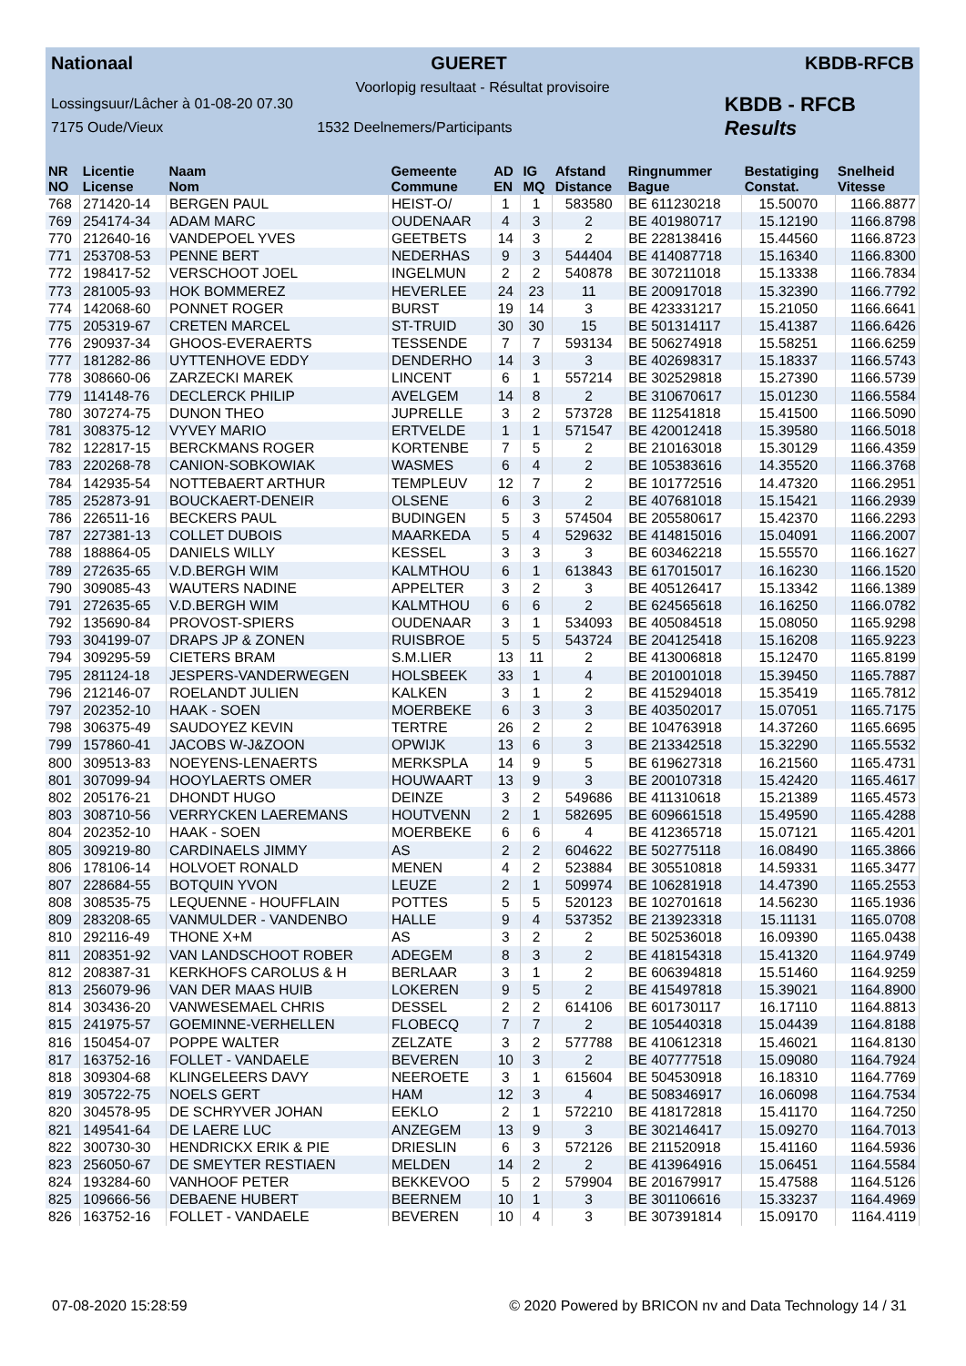Nationaal GUERET KBDB-RFCB
Voorlopig resultaat - Résultat provisoire
Lossingsuur/Lâcher à 01-08-20 07.30
7175 Oude/Vieux 1532 Deelnemers/Participants
KBDB - RFCB
Results
| NR NO | Licentie License | Naam Nom | Gemeente Commune | AD EN | IG MQ | Afstand Distance | Ringnummer Bague | Bestatiging Constat. | Snelheid Vitesse |
| --- | --- | --- | --- | --- | --- | --- | --- | --- | --- |
| 768 | 271420-14 | BERGEN PAUL | HEIST-O/ | 1 | 1 | 583580 | BE 611230218 | 15.50070 | 1166.8877 |
| 769 | 254174-34 | ADAM MARC | OUDENAAR | 4 | 3 | 2 | BE 401980717 | 15.12190 | 1166.8798 |
| 770 | 212640-16 | VANDEPOEL YVES | GEETBETS | 14 | 3 | 2 | BE 228138416 | 15.44560 | 1166.8723 |
| 771 | 253708-53 | PENNE BERT | NEDERHAS | 9 | 3 | 544404 | BE 414087718 | 15.16340 | 1166.8300 |
| 772 | 198417-52 | VERSCHOOT JOEL | INGELMUN | 2 | 2 | 540878 | BE 307211018 | 15.13338 | 1166.7834 |
| 773 | 281005-93 | HOK BOMMEREZ | HEVERLEE | 24 | 23 | 11 | BE 200917018 | 15.32390 | 1166.7792 |
| 774 | 142068-60 | PONNET ROGER | BURST | 19 | 14 | 3 | BE 423331217 | 15.21050 | 1166.6641 |
| 775 | 205319-67 | CRETEN MARCEL | ST-TRUID | 30 | 30 | 15 | BE 501314117 | 15.41387 | 1166.6426 |
| 776 | 290937-34 | GHOOS-EVERAERTS | TESSENDE | 7 | 7 | 593134 | BE 506274918 | 15.58251 | 1166.6259 |
| 777 | 181282-86 | UYTTENHOVE EDDY | DENDERHO | 14 | 3 | 3 | BE 402698317 | 15.18337 | 1166.5743 |
| 778 | 308660-06 | ZARZECKI MAREK | LINCENT | 6 | 1 | 557214 | BE 302529818 | 15.27390 | 1166.5739 |
| 779 | 114148-76 | DECLERCK PHILIP | AVELGEM | 14 | 8 | 2 | BE 310670617 | 15.01230 | 1166.5584 |
| 780 | 307274-75 | DUNON THEO | JUPRELLE | 3 | 2 | 573728 | BE 112541818 | 15.41500 | 1166.5090 |
| 781 | 308375-12 | VYVEY MARIO | ERTVELDE | 1 | 1 | 571547 | BE 420012418 | 15.39580 | 1166.5018 |
| 782 | 122817-15 | BERCKMANS ROGER | KORTENBE | 7 | 5 | 2 | BE 210163018 | 15.30129 | 1166.4359 |
| 783 | 220268-78 | CANION-SOBKOWIAK | WASMES | 6 | 4 | 2 | BE 105383616 | 14.35520 | 1166.3768 |
| 784 | 142935-54 | NOTTEBAERT ARTHUR | TEMPLEUV | 12 | 7 | 2 | BE 101772516 | 14.47320 | 1166.2951 |
| 785 | 252873-91 | BOUCKAERT-DENEIR | OLSENE | 6 | 3 | 2 | BE 407681018 | 15.15421 | 1166.2939 |
| 786 | 226511-16 | BECKERS PAUL | BUDINGEN | 5 | 3 | 574504 | BE 205580617 | 15.42370 | 1166.2293 |
| 787 | 227381-13 | COLLET DUBOIS | MAARKEDA | 5 | 4 | 529632 | BE 414815016 | 15.04091 | 1166.2007 |
| 788 | 188864-05 | DANIELS WILLY | KESSEL | 3 | 3 | 3 | BE 603462218 | 15.55570 | 1166.1627 |
| 789 | 272635-65 | V.D.BERGH WIM | KALMTHOU | 6 | 1 | 613843 | BE 617015017 | 16.16230 | 1166.1520 |
| 790 | 309085-43 | WAUTERS NADINE | APPELTER | 3 | 2 | 3 | BE 405126417 | 15.13342 | 1166.1389 |
| 791 | 272635-65 | V.D.BERGH WIM | KALMTHOU | 6 | 6 | 2 | BE 624565618 | 16.16250 | 1166.0782 |
| 792 | 135690-84 | PROVOST-SPIERS | OUDENAAR | 3 | 1 | 534093 | BE 405084518 | 15.08050 | 1165.9298 |
| 793 | 304199-07 | DRAPS JP & ZONEN | RUISBROE | 5 | 5 | 543724 | BE 204125418 | 15.16208 | 1165.9223 |
| 794 | 309295-59 | CIETERS BRAM | S.M.LIER | 13 | 11 | 2 | BE 413006818 | 15.12470 | 1165.8199 |
| 795 | 281124-18 | JESPERS-VANDERWEGEN | HOLSBEEK | 33 | 1 | 4 | BE 201001018 | 15.39450 | 1165.7887 |
| 796 | 212146-07 | ROELANDT JULIEN | KALKEN | 3 | 1 | 2 | BE 415294018 | 15.35419 | 1165.7812 |
| 797 | 202352-10 | HAAK - SOEN | MOERBEKE | 6 | 3 | 3 | BE 403502017 | 15.07051 | 1165.7175 |
| 798 | 306375-49 | SAUDOYEZ KEVIN | TERTRE | 26 | 2 | 2 | BE 104763918 | 14.37260 | 1165.6695 |
| 799 | 157860-41 | JACOBS W-J&ZOON | OPWIJK | 13 | 6 | 3 | BE 213342518 | 15.32290 | 1165.5532 |
| 800 | 309513-83 | NOEYENS-LENAERTS | MERKSPLA | 14 | 9 | 5 | BE 619627318 | 16.21560 | 1165.4731 |
| 801 | 307099-94 | HOOYLAERTS OMER | HOUWAART | 13 | 9 | 3 | BE 200107318 | 15.42420 | 1165.4617 |
| 802 | 205176-21 | DHONDT HUGO | DEINZE | 3 | 2 | 549686 | BE 411310618 | 15.21389 | 1165.4573 |
| 803 | 308710-56 | VERRYCKEN LAEREMANS | HOUTVENN | 2 | 1 | 582695 | BE 609661518 | 15.49590 | 1165.4288 |
| 804 | 202352-10 | HAAK - SOEN | MOERBEKE | 6 | 6 | 4 | BE 412365718 | 15.07121 | 1165.4201 |
| 805 | 309219-80 | CARDINAELS JIMMY | AS | 2 | 2 | 604622 | BE 502775118 | 16.08490 | 1165.3866 |
| 806 | 178106-14 | HOLVOET RONALD | MENEN | 4 | 2 | 523884 | BE 305510818 | 14.59331 | 1165.3477 |
| 807 | 228684-55 | BOTQUIN YVON | LEUZE | 2 | 1 | 509974 | BE 106281918 | 14.47390 | 1165.2553 |
| 808 | 308535-75 | LEQUENNE - HOUFFLAIN | POTTES | 5 | 5 | 520123 | BE 102701618 | 14.56230 | 1165.1936 |
| 809 | 283208-65 | VANMULDER - VANDENBO | HALLE | 9 | 4 | 537352 | BE 213923318 | 15.11131 | 1165.0708 |
| 810 | 292116-49 | THONE X+M | AS | 3 | 2 | 2 | BE 502536018 | 16.09390 | 1165.0438 |
| 811 | 208351-92 | VAN LANDSCHOOT ROBER | ADEGEM | 8 | 3 | 2 | BE 418154318 | 15.41320 | 1164.9749 |
| 812 | 208387-31 | KERKHOFS CAROLUS & H | BERLAAR | 3 | 1 | 2 | BE 606394818 | 15.51460 | 1164.9259 |
| 813 | 256079-96 | VAN DER MAAS HUIB | LOKEREN | 9 | 5 | 2 | BE 415497818 | 15.39021 | 1164.8900 |
| 814 | 303436-20 | VANWESEMAEL CHRIS | DESSEL | 2 | 2 | 614106 | BE 601730117 | 16.17110 | 1164.8813 |
| 815 | 241975-57 | GOEMINNE-VERHELLEN | FLOBECQ | 7 | 7 | 2 | BE 105440318 | 15.04439 | 1164.8188 |
| 816 | 150454-07 | POPPE WALTER | ZELZATE | 3 | 2 | 577788 | BE 410612318 | 15.46021 | 1164.8130 |
| 817 | 163752-16 | FOLLET - VANDAELE | BEVEREN | 10 | 3 | 2 | BE 407777518 | 15.09080 | 1164.7924 |
| 818 | 309304-68 | KLINGELEERS DAVY | NEEROETE | 3 | 1 | 615604 | BE 504530918 | 16.18310 | 1164.7769 |
| 819 | 305722-75 | NOELS GERT | HAM | 12 | 3 | 4 | BE 508346917 | 16.06098 | 1164.7534 |
| 820 | 304578-95 | DE SCHRYVER JOHAN | EEKLO | 2 | 1 | 572210 | BE 418172818 | 15.41170 | 1164.7250 |
| 821 | 149541-64 | DE LAERE LUC | ANZEGEM | 13 | 9 | 3 | BE 302146417 | 15.09270 | 1164.7013 |
| 822 | 300730-30 | HENDRICKX ERIK & PIE | DRIESLIN | 6 | 3 | 572126 | BE 211520918 | 15.41160 | 1164.5936 |
| 823 | 256050-67 | DE SMEYTER RESTIAEN | MELDEN | 14 | 2 | 2 | BE 413964916 | 15.06451 | 1164.5584 |
| 824 | 193284-60 | VANHOOF PETER | BEKKEVOO | 5 | 2 | 579904 | BE 201679917 | 15.47588 | 1164.5126 |
| 825 | 109666-56 | DEBAENE HUBERT | BEERNEM | 10 | 1 | 3 | BE 301106616 | 15.33237 | 1164.4969 |
| 826 | 163752-16 | FOLLET - VANDAELE | BEVEREN | 10 | 4 | 3 | BE 307391814 | 15.09170 | 1164.4119 |
07-08-2020 15:28:59 © 2020 Powered by BRICON nv and Data Technology 14 / 31